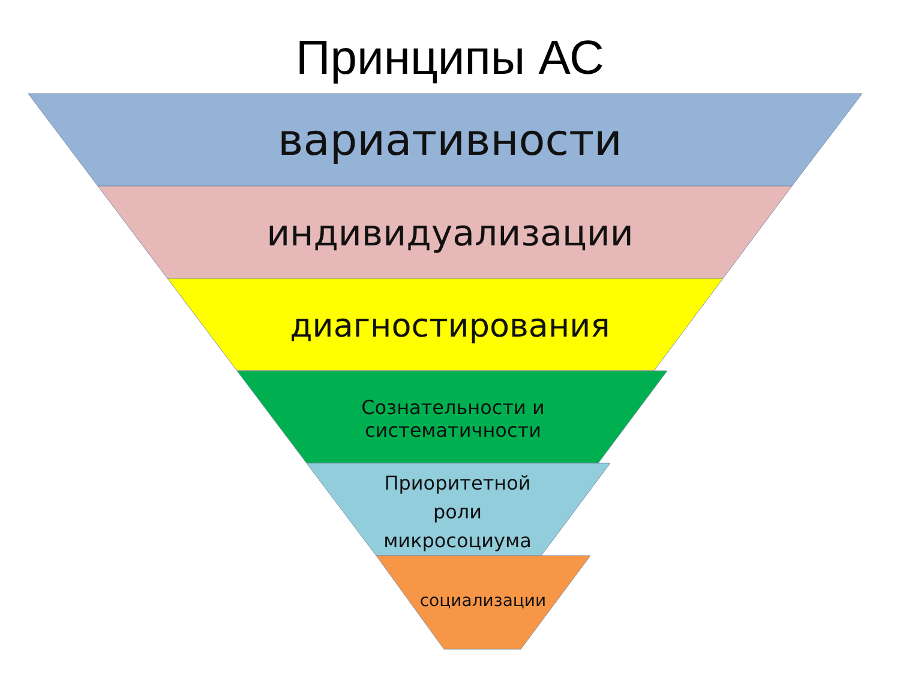Принципы АС
вариативности
индивидуализации
диагностирования
Сознательности и
систематичности
Приоритетной
роли
микросоциума
социализации